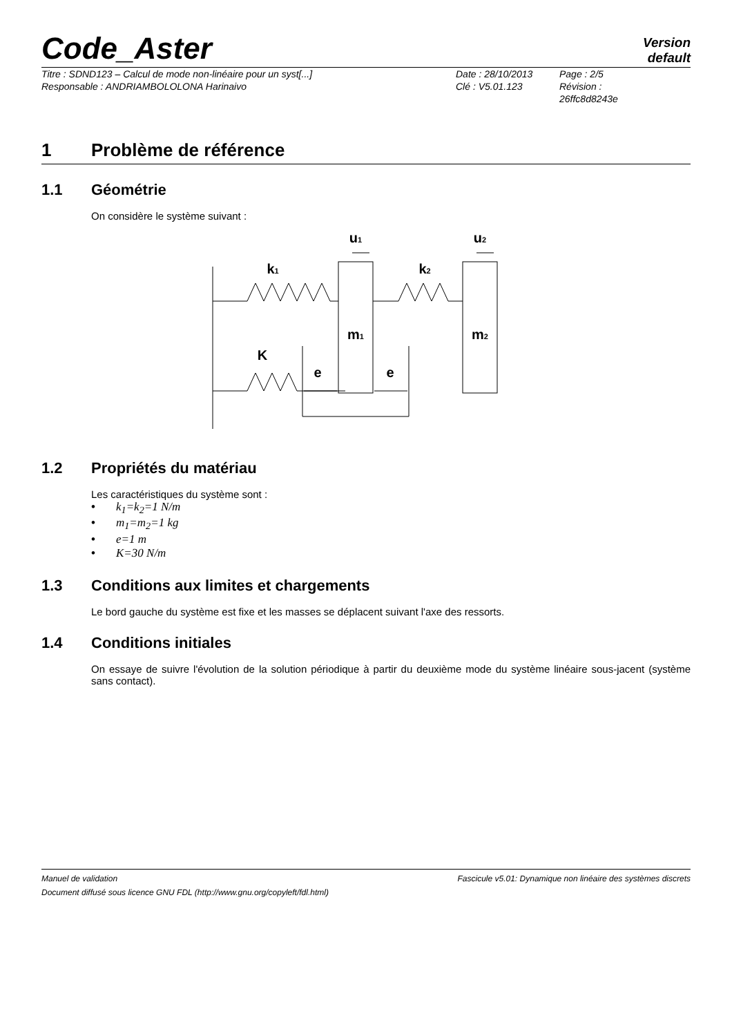Code_Aster
Version
default
Titre : SDND123 – Calcul de mode non-linéaire pour un syst[...]
Responsable : ANDRIAMBOLOLONA Harinaivo
Date : 28/10/2013
Clé : V5.01.123
Page : 2/5
Révision :
26ffc8d8243e
1 Problème de référence
1.1 Géométrie
On considère le système suivant :
k1
k2
u1
u2
m1
m2
K
e
e
1.2 Propriétés du matériau
Les caractéristiques du système sont :
• k<sub>1</sub>=k<sub>2</sub>=1 N/m
• m<sub>1</sub>=m<sub>2</sub>=1 kg
• e=1 m
• K=30 N/m
1.3 Conditions aux limites et chargements
Le bord gauche du système est fixe et les masses se déplacent suivant l'axe des ressorts.
1.4 Conditions initiales
On essaye de suivre l'évolution de la solution périodique à partir du deuxième mode du système linéaire sous-jacent (système sans contact).
Manuel de validation Fascicule v5.01: Dynamique non linéaire des systèmes discrets
Document diffusé sous licence GNU FDL (http://www.gnu.org/copyleft/fdl.html)